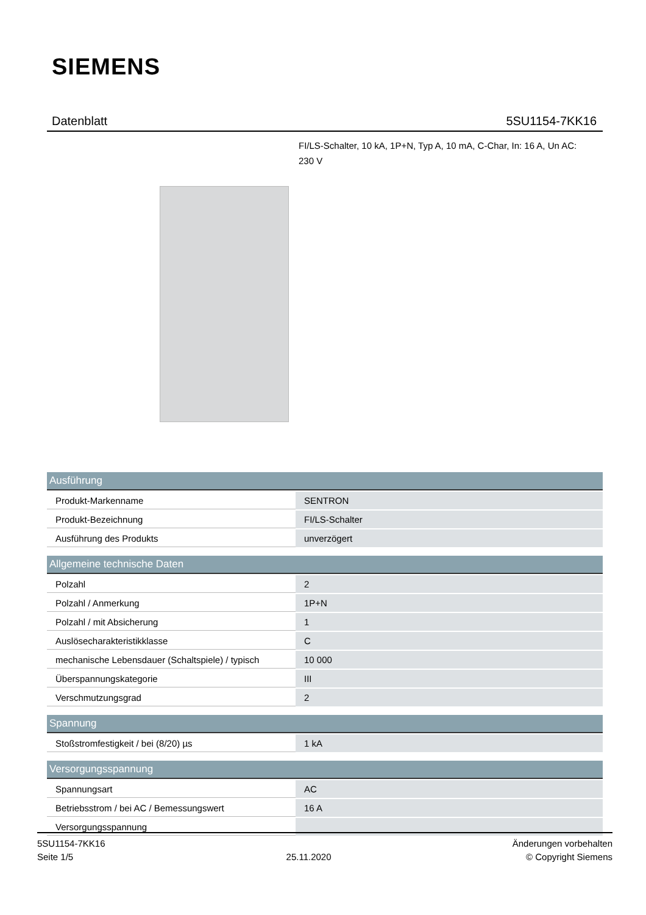SIEMENS
Datenblatt 5SU1154-7KK16
FI/LS-Schalter, 10 kA, 1P+N, Typ A, 10 mA, C-Char, In: 16 A, Un AC: 230 V
| Ausführung | |
| --- | --- |
| Produkt-Markenname | SENTRON |
| Produkt-Bezeichnung | FI/LS-Schalter |
| Ausführung des Produkts | unverzögert |
| Allgemeine technische Daten | |
| --- | --- |
| Polzahl | 2 |
| Polzahl / Anmerkung | 1P+N |
| Polzahl / mit Absicherung | 1 |
| Auslösecharakteristikklasse | C |
| mechanische Lebensdauer (Schaltspiele) / typisch | 10 000 |
| Überspannungskategorie | III |
| Verschmutzungsgrad | 2 |
| Spannung | |
| --- | --- |
| Stoßstromfestigkeit / bei (8/20) µs | 1 kA |
| Versorgungsspannung | |
| --- | --- |
| Spannungsart | AC |
| Betriebsstrom / bei AC / Bemessungswert | 16 A |
| Versorgungsspannung | |
5SU1154-7KK16
Seite 1/5
25.11.2020
Änderungen vorbehalten
© Copyright Siemens